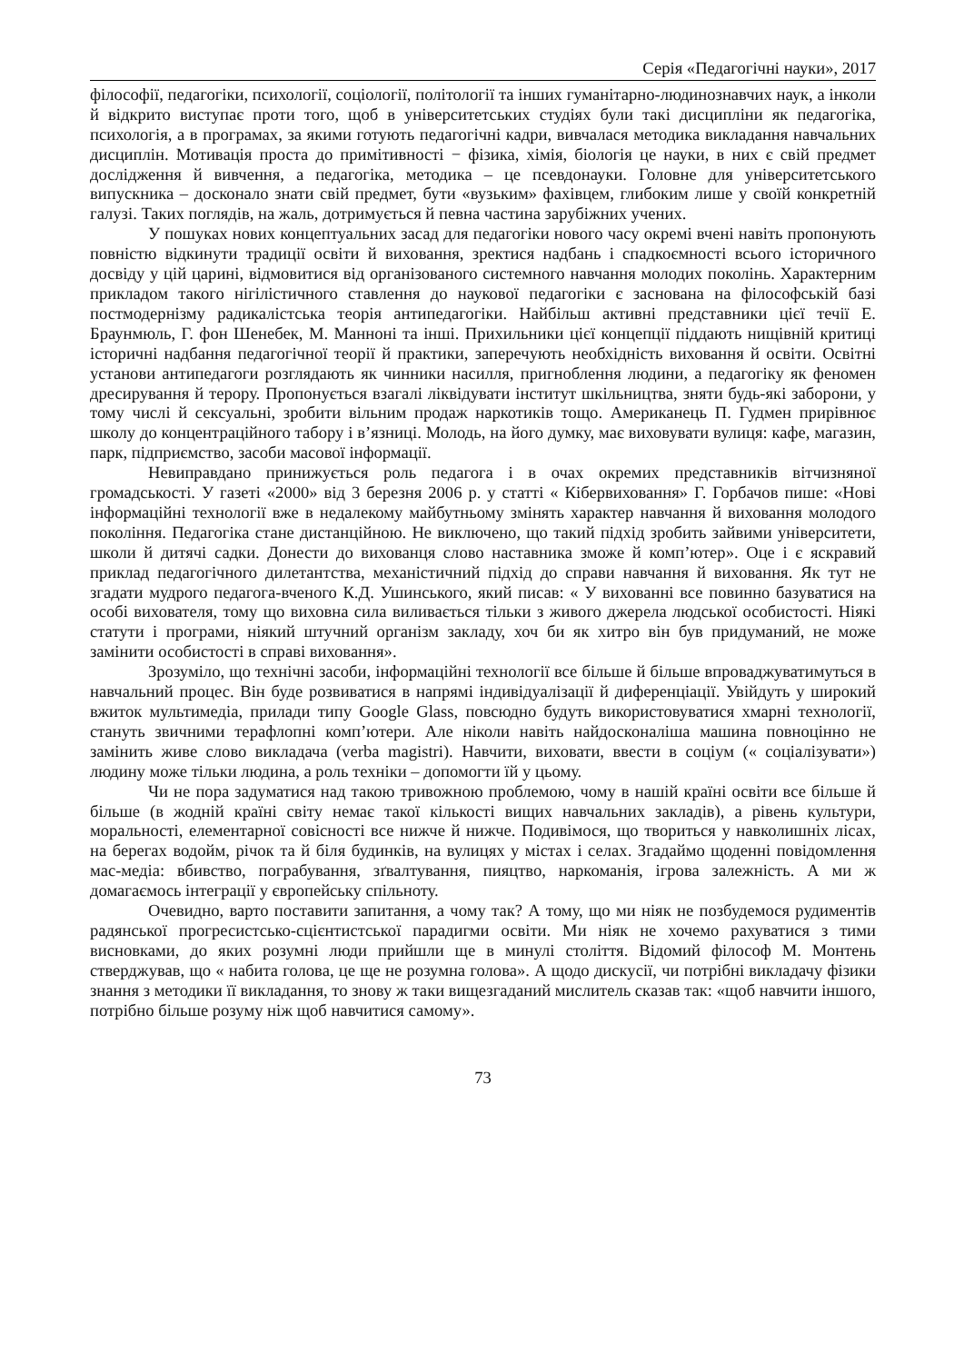Серія «Педагогічні науки», 2017
філософії, педагогіки, психології, соціології, політології та інших гуманітарно-людинознавчих наук, а інколи й відкрито виступає проти того, щоб в університетських студіях були такі дисципліни як педагогіка, психологія, а в програмах, за якими готують педагогічні кадри, вивчалася методика викладання навчальних дисциплін. Мотивація проста до примітивності − фізика, хімія, біологія це науки, в них є свій предмет дослідження й вивчення, а педагогіка, методика – це псевдонауки. Головне для університетського випускника – досконало знати свій предмет, бути «вузьким» фахівцем, глибоким лише у своїй конкретній галузі. Таких поглядів, на жаль, дотримується й певна частина зарубіжних учених.
У пошуках нових концептуальних засад для педагогіки нового часу окремі вчені навіть пропонують повністю відкинути традиції освіти й виховання, зректися надбань і спадкоємності всього історичного досвіду у цій царині, відмовитися від організованого системного навчання молодих поколінь. Характерним прикладом такого нігілістичного ставлення до наукової педагогіки є заснована на філософській базі постмодернізму радикалістська теорія антипедагогіки. Найбільш активні представники цієї течії Е. Браунмюль, Г. фон Шенебек, М. Манноні та інші. Прихильники цієї концепції піддають нищівній критиці історичні надбання педагогічної теорії й практики, заперечують необхідність виховання й освіти. Освітні установи антипедагоги розглядають як чинники насилля, пригноблення людини, а педагогіку як феномен дресирування й терору. Пропонується взагалі ліквідувати інститут шкільництва, зняти будь-які заборони, у тому числі й сексуальні, зробити вільним продаж наркотиків тощо. Американець П. Гудмен прирівнює школу до концентраційного табору і в’язниці. Молодь, на його думку, має виховувати вулиця: кафе, магазин, парк, підприємство, засоби масової інформації.
Невиправдано принижується роль педагога і в очах окремих представників вітчизняної громадськості. У газеті «2000» від 3 березня 2006 р. у статті « Кібервиховання» Г. Горбачов пише: «Нові інформаційні технології вже в недалекому майбутньому змінять характер навчання й виховання молодого покоління. Педагогіка стане дистанційною. Не виключено, що такий підхід зробить зайвими університети, школи й дитячі садки. Донести до вихованця слово наставника зможе й комп’ютер». Оце і є яскравий приклад педагогічного дилетантства, механістичний підхід до справи навчання й виховання. Як тут не згадати мудрого педагога-вченого К.Д. Ушинського, який писав: « У вихованні все повинно базуватися на особі вихователя, тому що виховна сила виливається тільки з живого джерела людської особистості. Ніякі статути і програми, ніякий штучний організм закладу, хоч би як хитро він був придуманий, не може замінити особистості в справі виховання».
Зрозуміло, що технічні засоби, інформаційні технології все більше й більше впроваджуватимуться в навчальний процес. Він буде розвиватися в напрямі індивідуалізації й диференціації. Увійдуть у широкий вжиток мультимедіа, прилади типу Google Glass, повсюдно будуть використовуватися хмарні технології, стануть звичними терафлопні комп’ютери. Але ніколи навіть найдосконаліша машина повноцінно не замінить живе слово викладача (verba magistri). Навчити, виховати, ввести в соціум (« соціалізувати») людину може тільки людина, а роль техніки – допомогти їй у цьому.
Чи не пора задуматися над такою тривожною проблемою, чому в нашій країні освіти все більше й більше (в жодній країні світу немає такої кількості вищих навчальних закладів), а рівень культури, моральності, елементарної совісності все нижче й нижче. Подивімося, що твориться у навколишніх лісах, на берегах водойм, річок та й біля будинків, на вулицях у містах і селах. Згадаймо щоденні повідомлення мас-медіа: вбивство, пограбування, зґвалтування, пияцтво, наркоманія, ігрова залежність. А ми ж домагаємось інтеграції у європейську спільноту.
Очевидно, варто поставити запитання, а чому так? А тому, що ми ніяк не позбудемося рудиментів радянської прогресистсько-сцієнтистської парадигми освіти. Ми ніяк не хочемо рахуватися з тими висновками, до яких розумні люди прийшли ще в минулі століття. Відомий філософ М. Монтень стверджував, що « набита голова, це ще не розумна голова». А щодо дискусії, чи потрібні викладачу фізики знання з методики її викладання, то знову ж таки вищезгаданий мислитель сказав так: «щоб навчити іншого, потрібно більше розуму ніж щоб навчитися самому».
73